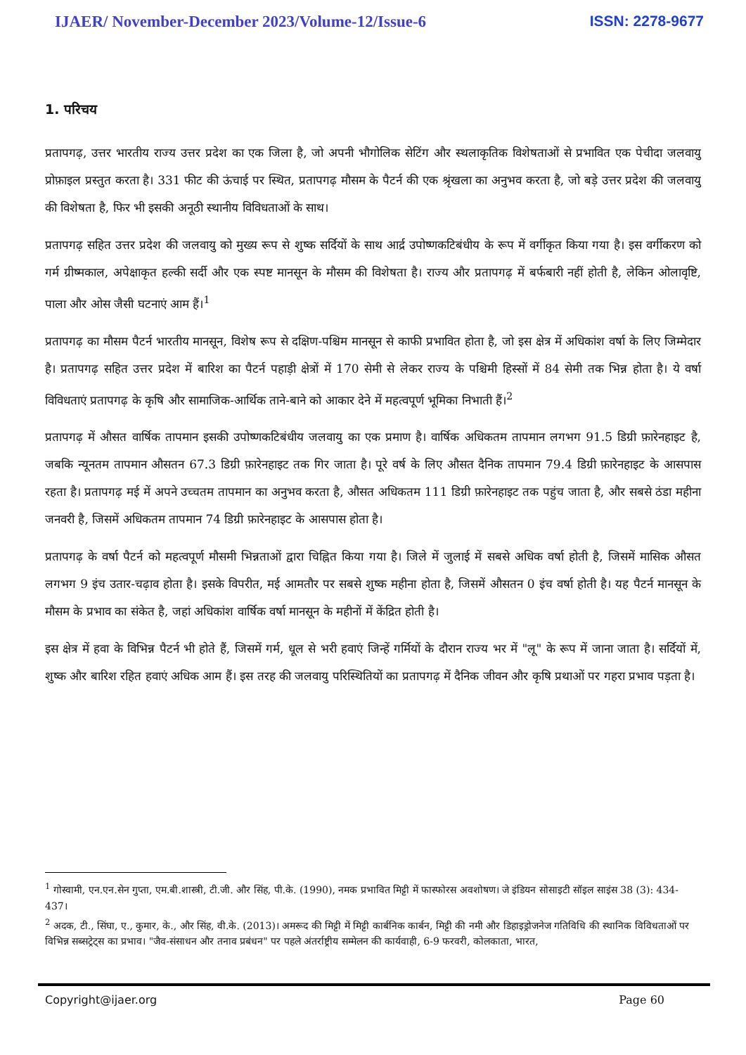IJAER/ November-December 2023/Volume-12/Issue-6 ISSN: 2278-9677
1. परिचय
प्रतापगढ़, उत्तर भारतीय राज्य उत्तर प्रदेश का एक जिला है, जो अपनी भौगोलिक सेटिंग और स्थलाकृतिक विशेषताओं से प्रभावित एक पेचीदा जलवायु प्रोफ़ाइल प्रस्तुत करता है। 331 फीट की ऊंचाई पर स्थित, प्रतापगढ़ मौसम के पैटर्न की एक श्रृंखला का अनुभव करता है, जो बड़े उत्तर प्रदेश की जलवायु की विशेषता है, फिर भी इसकी अनूठी स्थानीय विविधताओं के साथ।
प्रतापगढ़ सहित उत्तर प्रदेश की जलवायु को मुख्य रूप से शुष्क सर्दियों के साथ आर्द्र उपोष्णकटिबंधीय के रूप में वर्गीकृत किया गया है। इस वर्गीकरण को गर्म ग्रीष्मकाल, अपेक्षाकृत हल्की सर्दी और एक स्पष्ट मानसून के मौसम की विशेषता है। राज्य और प्रतापगढ़ में बर्फबारी नहीं होती है, लेकिन ओलावृष्टि, पाला और ओस जैसी घटनाएं आम हैं।<sup>1</sup>
प्रतापगढ़ का मौसम पैटर्न भारतीय मानसून, विशेष रूप से दक्षिण-पश्चिम मानसून से काफी प्रभावित होता है, जो इस क्षेत्र में अधिकांश वर्षा के लिए जिम्मेदार है। प्रतापगढ़ सहित उत्तर प्रदेश में बारिश का पैटर्न पहाड़ी क्षेत्रों में 170 सेमी से लेकर राज्य के पश्चिमी हिस्सों में 84 सेमी तक भिन्न होता है। ये वर्षा विविधताएं प्रतापगढ़ के कृषि और सामाजिक-आर्थिक ताने-बाने को आकार देने में महत्वपूर्ण भूमिका निभाती हैं।<sup>2</sup>
प्रतापगढ़ में औसत वार्षिक तापमान इसकी उपोष्णकटिबंधीय जलवायु का एक प्रमाण है। वार्षिक अधिकतम तापमान लगभग 91.5 डिग्री फ़ारेनहाइट है, जबकि न्यूनतम तापमान औसतन 67.3 डिग्री फ़ारेनहाइट तक गिर जाता है। पूरे वर्ष के लिए औसत दैनिक तापमान 79.4 डिग्री फ़ारेनहाइट के आसपास रहता है। प्रतापगढ़ मई में अपने उच्चतम तापमान का अनुभव करता है, औसत अधिकतम 111 डिग्री फ़ारेनहाइट तक पहुंच जाता है, और सबसे ठंडा महीना जनवरी है, जिसमें अधिकतम तापमान 74 डिग्री फ़ारेनहाइट के आसपास होता है।
प्रतापगढ़ के वर्षा पैटर्न को महत्वपूर्ण मौसमी भिन्नताओं द्वारा चिह्नित किया गया है। जिले में जुलाई में सबसे अधिक वर्षा होती है, जिसमें मासिक औसत लगभग 9 इंच उतार-चढ़ाव होता है। इसके विपरीत, मई आमतौर पर सबसे शुष्क महीना होता है, जिसमें औसतन 0 इंच वर्षा होती है। यह पैटर्न मानसून के मौसम के प्रभाव का संकेत है, जहां अधिकांश वार्षिक वर्षा मानसून के महीनों में केंद्रित होती है।
इस क्षेत्र में हवा के विभिन्न पैटर्न भी होते हैं, जिसमें गर्म, धूल से भरी हवाएं जिन्हें गर्मियों के दौरान राज्य भर में "लू" के रूप में जाना जाता है। सर्दियों में, शुष्क और बारिश रहित हवाएं अधिक आम हैं। इस तरह की जलवायु परिस्थितियों का प्रतापगढ़ में दैनिक जीवन और कृषि प्रथाओं पर गहरा प्रभाव पड़ता है।
<sup>1</sup> गोस्वामी, एन.एन.सेन गुप्ता, एम.बी.शास्त्री, टी.जी. और सिंह, पी.के. (1990), नमक प्रभावित मिट्टी में फास्फोरस अवशोषण। जे इंडियन सोसाइटी सॉइल साइंस 38 (3): 434-437।
<sup>2</sup> अदक, टी., सिंघा, ए., कुमार, के., और सिंह, वी.के. (2013)। अमरूद की मिट्टी में मिट्टी कार्बनिक कार्बन, मिट्टी की नमी और डिहाइड्रोजनेज गतिविधि की स्थानिक विविधताओं पर विभिन्न सब्सट्रेट्स का प्रभाव। "जैव-संसाधन और तनाव प्रबंधन" पर पहले अंतर्राष्ट्रीय सम्मेलन की कार्यवाही, 6-9 फरवरी, कोलकाता, भारत,
Copyright@ijaer.org Page 60